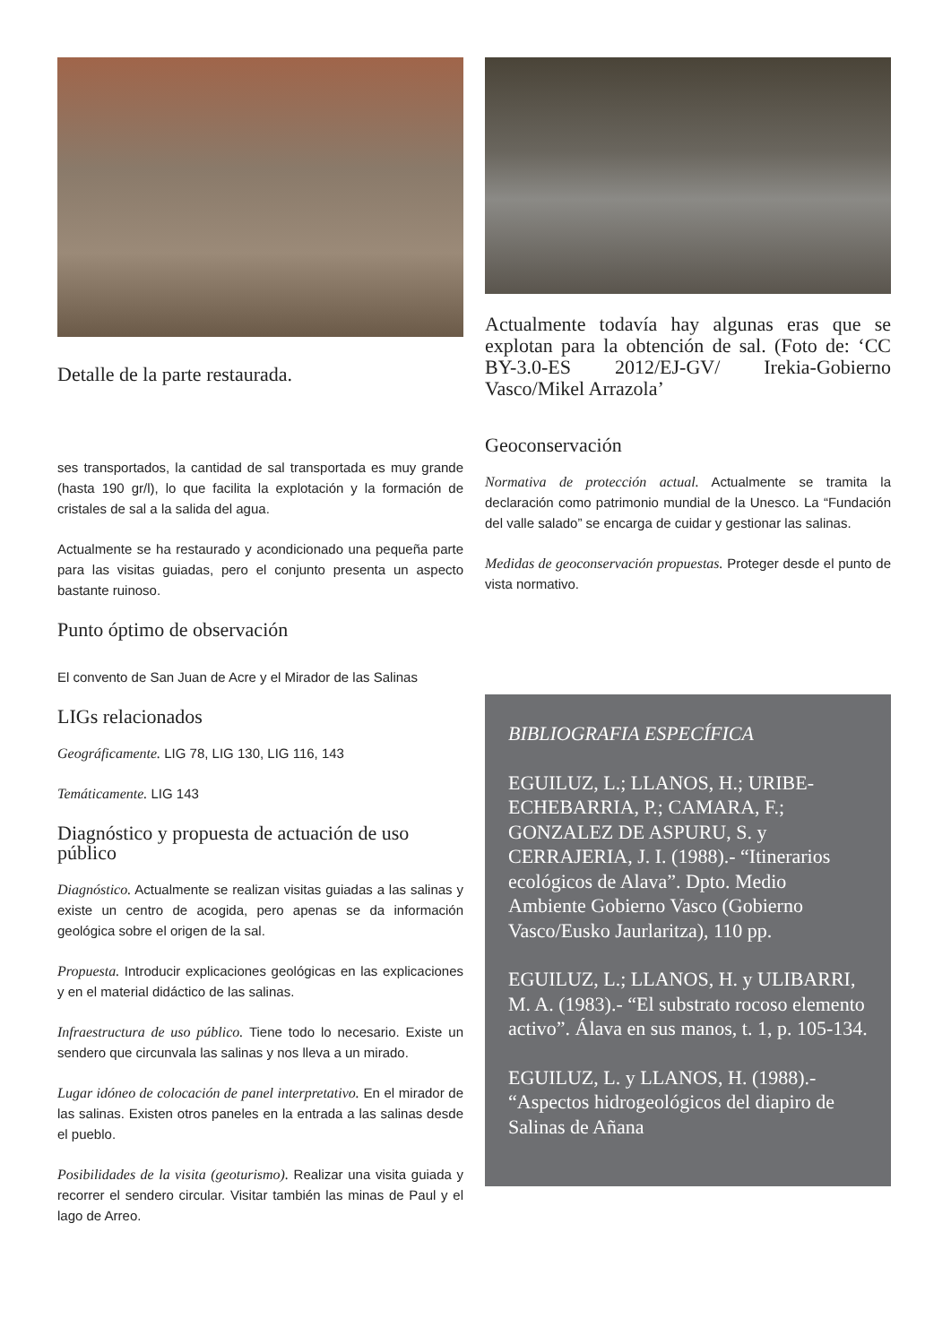Detalle de la parte restaurada.
ses transportados, la cantidad de sal transportada es muy grande (hasta 190 gr/l), lo que facilita la explotación y la formación de cristales de sal a la salida del agua.
Actualmente se ha restaurado y acondicionado una pequeña parte para las visitas guiadas, pero el conjunto presenta un aspecto bastante ruinoso.
Punto óptimo de observación
El convento de San Juan de Acre y el Mirador de las Salinas
LIGs relacionados
Geográficamente. LIG 78, LIG 130, LIG 116, 143
Temáticamente. LIG 143
Diagnóstico y propuesta de actuación de uso público
Diagnóstico. Actualmente se realizan visitas guiadas a las salinas y existe un centro de acogida, pero apenas se da información geológica sobre el origen de la sal.
Propuesta. Introducir explicaciones geológicas en las explicaciones y en el material didáctico de las salinas.
Infraestructura de uso público. Tiene todo lo necesario. Existe un sendero que circunvala las salinas y nos lleva a un mirado.
Lugar idóneo de colocación de panel interpretativo. En el mirador de las salinas. Existen otros paneles en la entrada a las salinas desde el pueblo.
Posibilidades de la visita (geoturismo). Realizar una visita guiada y recorrer el sendero circular. Visitar también las minas de Paul y el lago de Arreo.
Actualmente todavía hay algunas eras que se explotan para la obtención de sal. (Foto de: ‘CC BY-3.0-ES 2012/EJ-GV/ Irekia-Gobierno Vasco/Mikel Arrazola’
Geoconservación
Normativa de protección actual. Actualmente se tramita la declaración como patrimonio mundial de la Unesco. La “Fundación del valle salado” se encarga de cuidar y gestionar las salinas.
Medidas de geoconservación propuestas. Proteger desde el punto de vista normativo.
BIBLIOGRAFIA ESPECÍFICA
EGUILUZ, L.; LLANOS, H.; URIBE-ECHEBARRIA, P.; CAMARA, F.; GONZALEZ DE ASPURU, S. y CERRAJERIA, J. I. (1988).- “Itinerarios ecológicos de Alava”. Dpto. Medio Ambiente Gobierno Vasco (Gobierno Vasco/Eusko Jaurlaritza), 110 pp.
EGUILUZ, L.; LLANOS, H. y ULIBARRI, M. A. (1983).- “El substrato rocoso elemento activo”. Álava en sus manos, t. 1, p. 105-134.
EGUILUZ, L. y LLANOS, H. (1988).- “Aspectos hidrogeológicos del diapiro de Salinas de Añana